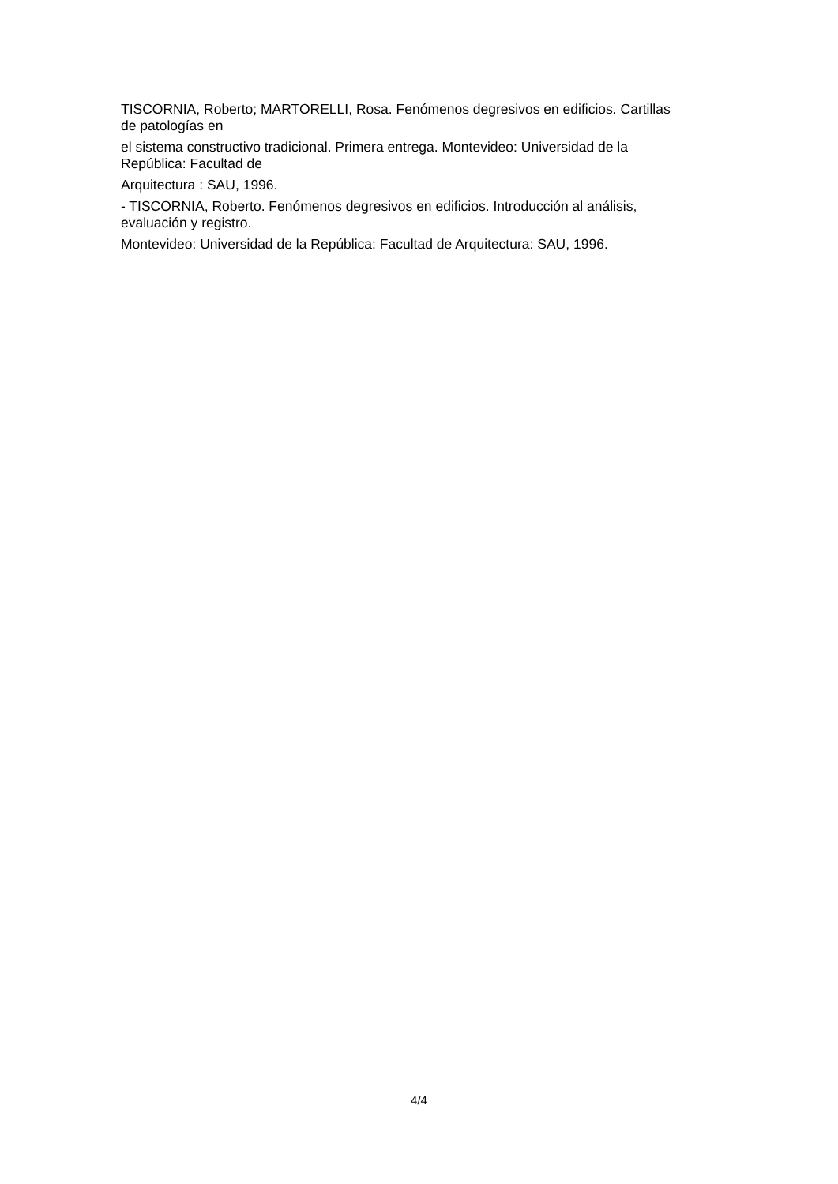TISCORNIA, Roberto; MARTORELLI, Rosa. Fenómenos degresivos en edificios. Cartillas
de patologías en
el sistema constructivo tradicional. Primera entrega. Montevideo: Universidad de la
República: Facultad de
Arquitectura : SAU, 1996.
- TISCORNIA, Roberto. Fenómenos degresivos en edificios. Introducción al análisis,
evaluación y registro.
Montevideo: Universidad de la República: Facultad de Arquitectura: SAU, 1996.
4/4